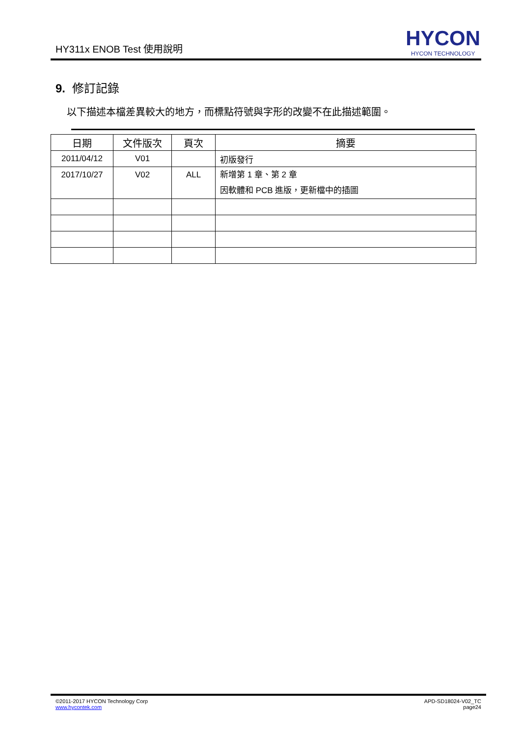HY311x ENOB Test 使用說明
HYCON
HYCON TECHNOLOGY
9. 修訂記錄
以下描述本檔差異較大的地方，而標點符號與字形的改變不在此描述範圍。
| 日期 | 文件版次 | 頁次 | 摘要 |
| --- | --- | --- | --- |
| 2011/04/12 | V01 | | 初版發行 |
| 2017/10/27 | V02 | ALL | 新增第 1 章、第 2 章 因軟體和 PCB 進版，更新檔中的插圖 |
©2011-2017 HYCON Technology Corp
www.hycontek.com
APD-SD18024-V02_TC
page24